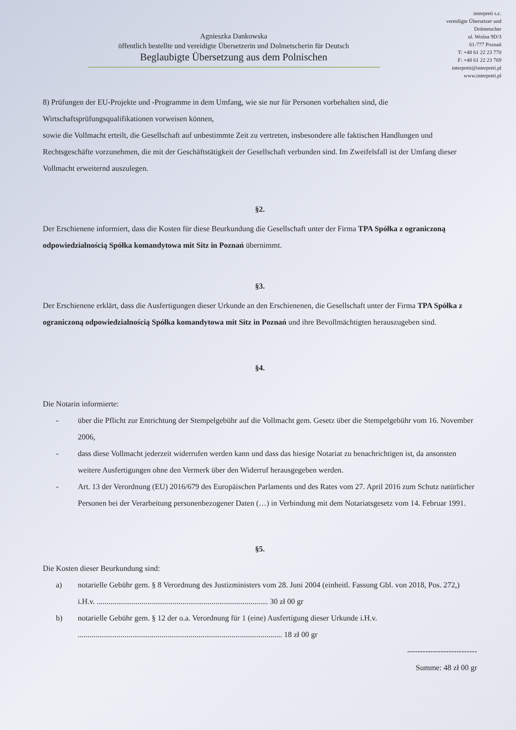Agnieszka Dankowska
öffentlich bestellte und vereidigte Übersetzerin und Dolmetscherin für Deutsch
Beglaubigte Übersetzung aus dem Polnischen
interpreti s.c.
vereidigte Übersetzer und
Dolmetscher
ul. Woźna 9D/3
61-777 Poznań
T: +48 61 22 23 770
F: +48 61 22 23 769
interpreti@interpreti.pl
www.interpreti.pl
8) Prüfungen der EU-Projekte und -Programme in dem Umfang, wie sie nur für Personen vorbehalten sind, die Wirtschaftsprüfungsqualifikationen vorweisen können,
sowie die Vollmacht erteilt, die Gesellschaft auf unbestimmte Zeit zu vertreten, insbesondere alle faktischen Handlungen und Rechtsgeschäfte vorzunehmen, die mit der Geschäftstätigkeit der Gesellschaft verbunden sind. Im Zweifelsfall ist der Umfang dieser Vollmacht erweiternd auszulegen.
§2.
Der Erschienene informiert, dass die Kosten für diese Beurkundung die Gesellschaft unter der Firma TPA Spółka z ograniczoną odpowiedzialnością Spółka komandytowa mit Sitz in Poznań übernimmt.
§3.
Der Erschienene erklärt, dass die Ausfertigungen dieser Urkunde an den Erschienenen, die Gesellschaft unter der Firma TPA Spółka z ograniczoną odpowiedzialnością Spółka komandytowa mit Sitz in Poznań und ihre Bevollmächtigten herauszugeben sind.
§4.
Die Notarin informierte:
- über die Pflicht zur Entrichtung der Stempelgebühr auf die Vollmacht gem. Gesetz über die Stempelgebühr vom 16. November 2006,
- dass diese Vollmacht jederzeit widerrufen werden kann und dass das hiesige Notariat zu benachrichtigen ist, da ansonsten weitere Ausfertigungen ohne den Vermerk über den Widerruf herausgegeben werden.
- Art. 13 der Verordnung (EU) 2016/679 des Europäischen Parlaments und des Rates vom 27. April 2016 zum Schutz natürlicher Personen bei der Verarbeitung personenbezogener Daten (…) in Verbindung mit dem Notariatsgesetz vom 14. Februar 1991.
§5.
Die Kosten dieser Beurkundung sind:
a) notarielle Gebühr gem. § 8 Verordnung des Justizministers vom 28. Juni 2004 (einheitl. Fassung Gbl. von 2018, Pos. 272,) i.H.v. ........................................................................................ 30 zł 00 gr
b) notarielle Gebühr gem. § 12 der o.a. Verordnung für 1 (eine) Ausfertigung dieser Urkunde i.H.v. ......................................................................................................... 18 zł 00 gr
---------------------------
Summe: 48 zł 00 gr